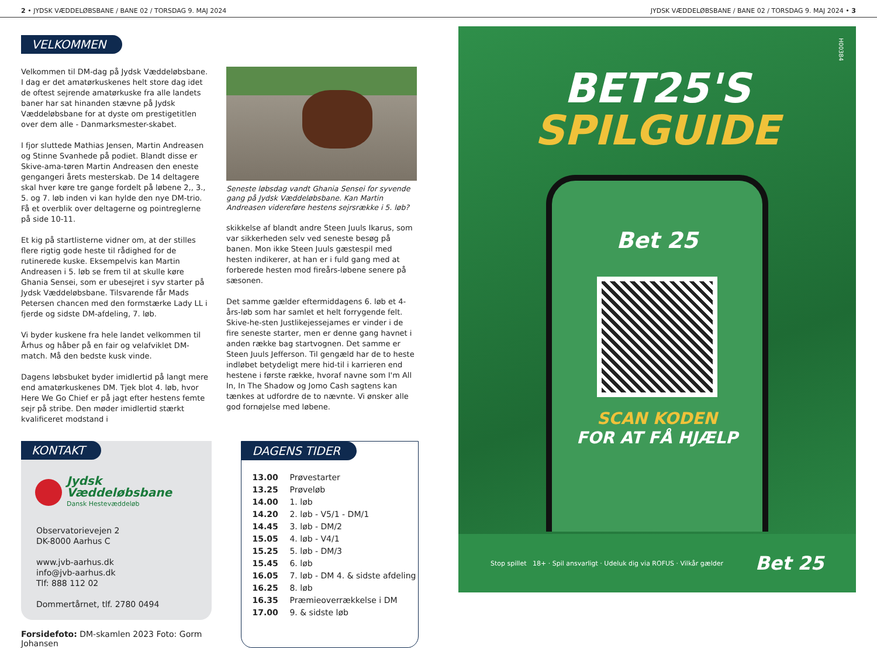2 • JYDSK VÆDDELØBSBANE / BANE 02 / TORSDAG 9. MAJ 2024 JYDSK VÆDDELØBSBANE / BANE 02 / TORSDAG 9. MAJ 2024 • 3
VELKOMMEN
Velkommen til DM-dag på Jydsk Væddeløbsbane. I dag er det amatørkuskenes helt store dag idet de oftest sejrende amatørkuske fra alle landets baner har sat hinanden stævne på Jydsk Væddeløbsbane for at dyste om prestigetitlen over dem alle - Danmarksmester-skabet.
I fjor sluttede Mathias Jensen, Martin Andreasen og Stinne Svanhede på podiet. Blandt disse er Skive-ama-tøren Martin Andreasen den eneste gengangeri årets mesterskab. De 14 deltagere skal hver køre tre gange fordelt på løbene 2,, 3., 5. og 7. løb inden vi kan hylde den nye DM-trio. Få et overblik over deltagerne og pointreglerne på side 10-11.
Et kig på startlisterne vidner om, at der stilles flere rigtig gode heste til rådighed for de rutinerede kuske. Eksempelvis kan Martin Andreasen i 5. løb se frem til at skulle køre Ghania Sensei, som er ubesejret i syv starter på Jydsk Væddeløbsbane. Tilsvarende får Mads Petersen chancen med den formstærke Lady LL i fjerde og sidste DM-afdeling, 7. løb.
Vi byder kuskene fra hele landet velkommen til Århus og håber på en fair og velafviklet DM-match. Må den bedste kusk vinde.
Dagens løbsbuket byder imidlertid på langt mere end amatørkuskenes DM. Tjek blot 4. løb, hvor Here We Go Chief er på jagt efter hestens femte sejr på stribe. Den møder imidlertid stærkt kvalificeret modstand i
Seneste løbsdag vandt Ghania Sensei for syvende gang på Jydsk Væddeløbsbane. Kan Martin Andreasen videreføre hestens sejrsrække i 5. løb?
skikkelse af blandt andre Steen Juuls Ikarus, som var sikkerheden selv ved seneste besøg på banen. Mon ikke Steen Juuls gæstespil med hesten indikerer, at han er i fuld gang med at forberede hesten mod fireårs-løbene senere på sæsonen.
Det samme gælder eftermiddagens 6. løb et 4-års-løb som har samlet et helt forrygende felt. Skive-he-sten Justlikejessejames er vinder i de fire seneste starter, men er denne gang havnet i anden række bag startvognen. Det samme er Steen Juuls Jefferson. Til gengæld har de to heste indløbet betydeligt mere hid-til i karrieren end hestene i første række, hvoraf navne som I'm All In, In The Shadow og Jomo Cash sagtens kan tænkes at udfordre de to nævnte. Vi ønsker alle god fornøjelse med løbene.
KONTAKT
Jydsk
Væddeløbsbane
Dansk Hestevæddeløb
Observatorievejen 2
DK-8000 Aarhus C
www.jvb-aarhus.dk
info@jvb-aarhus.dk
Tlf: 888 112 02
Dommertårnet, tlf. 2780 0494
Forsidefoto: DM-skamlen 2023 Foto: Gorm Johansen
DAGENS TIDER
| 13.00 | Prøvestarter |
| 13.25 | Prøveløb |
| 14.00 | 1. løb |
| 14.20 | 2. løb - V5/1 - DM/1 |
| 14.45 | 3. løb - DM/2 |
| 15.05 | 4. løb - V4/1 |
| 15.25 | 5. løb - DM/3 |
| 15.45 | 6. løb |
| 16.05 | 7. løb - DM 4. & sidste afdeling |
| 16.25 | 8. løb |
| 16.35 | Præmieoverrækkelse i DM |
| 17.00 | 9. & sidste løb |
H00384
BET25'S
SPILGUIDE
Bet 25
SCAN KODEN
FOR AT FÅ HJÆLP
Stop spillet 18+ · Spil ansvarligt · Udeluk dig via ROFUS · Vilkår gælder Bet 25